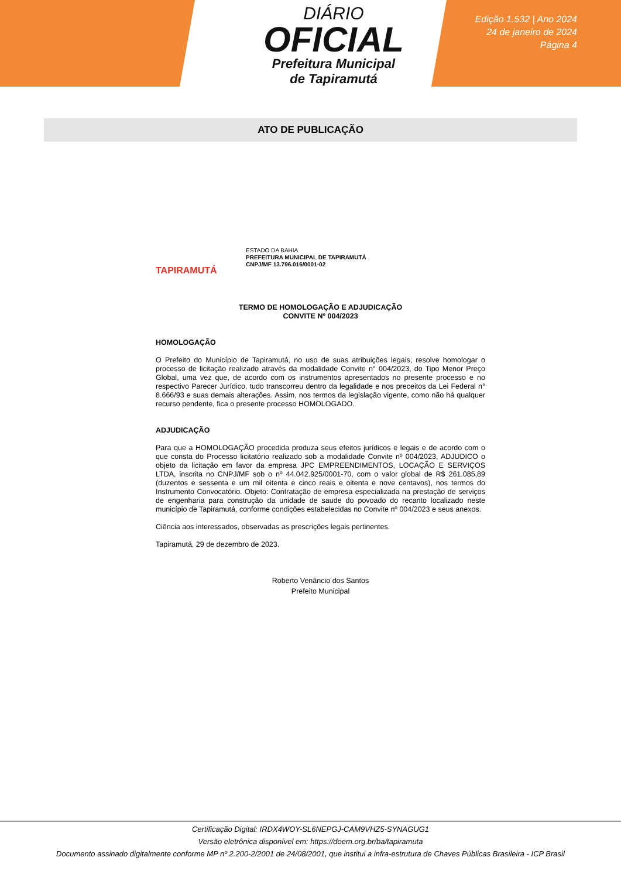DIÁRIO
OFICIAL
Prefeitura Municipal
de Tapiramutá
Edição 1.532 | Ano 2024
24 de janeiro de 2024
Página 4
ATO DE PUBLICAÇÃO
TAPIRAMUTÁ
ESTADO DA BAHIA
PREFEITURA MUNICIPAL DE TAPIRAMUTÁ
CNPJ/MF 13.796.016/0001-02
TERMO DE HOMOLOGAÇÃO E ADJUDICAÇÃO
CONVITE Nº 004/2023
HOMOLOGAÇÃO
O Prefeito do Município de Tapiramutá, no uso de suas atribuições legais, resolve homologar o processo de licitação realizado através da modalidade Convite n° 004/2023, do Tipo Menor Preço Global, uma vez que, de acordo com os instrumentos apresentados no presente processo e no respectivo Parecer Jurídico, tudo transcorreu dentro da legalidade e nos preceitos da Lei Federal n° 8.666/93 e suas demais alterações. Assim, nos termos da legislação vigente, como não há qualquer recurso pendente, fica o presente processo HOMOLOGADO.
ADJUDICAÇÃO
Para que a HOMOLOGAÇÃO procedida produza seus efeitos jurídicos e legais e de acordo com o que consta do Processo licitatório realizado sob a modalidade Convite nº 004/2023, ADJUDICO o objeto da licitação em favor da empresa JPC EMPREENDIMENTOS, LOCAÇÃO E SERVIÇOS LTDA, inscrita no CNPJ/MF sob o nº 44.042.925/0001-70, com o valor global de R$ 261.085,89 (duzentos e sessenta e um mil oitenta e cinco reais e oitenta e nove centavos), nos termos do Instrumento Convocatório. Objeto: Contratação de empresa especializada na prestação de serviços de engenharia para construção da unidade de saude do povoado do recanto localizado neste município de Tapiramutá, conforme condições estabelecidas no Convite nº 004/2023 e seus anexos.
Ciência aos interessados, observadas as prescrições legais pertinentes.
Tapiramutá, 29 de dezembro de 2023.
Roberto Venâncio dos Santos
Prefeito Municipal
Certificação Digital: IRDX4WOY-SL6NEPGJ-CAM9VHZ5-SYNAGUG1
Versão eletrônica disponível em: https://doem.org.br/ba/tapiramuta
Documento assinado digitalmente conforme MP nº 2.200-2/2001 de 24/08/2001, que institui a infra-estrutura de Chaves Públicas Brasileira - ICP Brasil